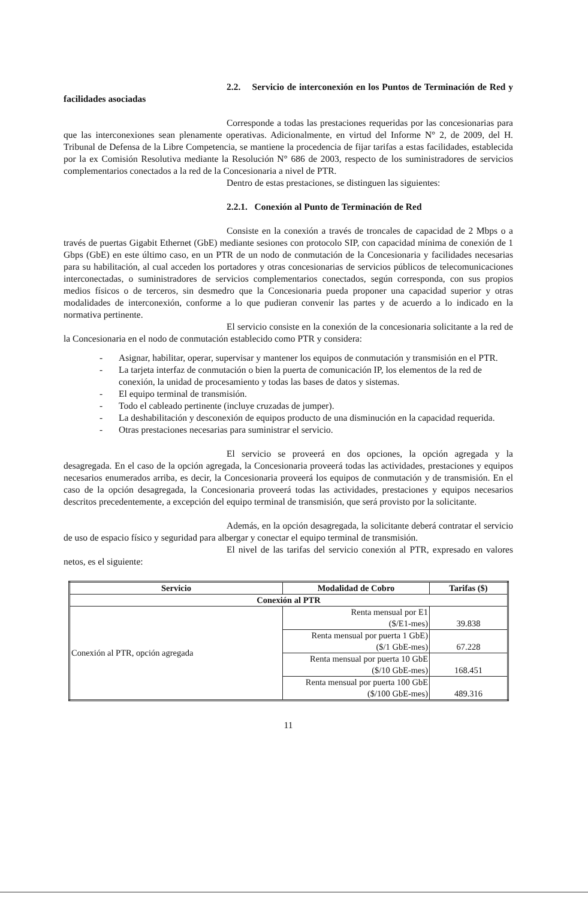2.2. Servicio de interconexión en los Puntos de Terminación de Red y facilidades asociadas
Corresponde a todas las prestaciones requeridas por las concesionarias para que las interconexiones sean plenamente operativas. Adicionalmente, en virtud del Informe N° 2, de 2009, del H. Tribunal de Defensa de la Libre Competencia, se mantiene la procedencia de fijar tarifas a estas facilidades, establecida por la ex Comisión Resolutiva mediante la Resolución N° 686 de 2003, respecto de los suministradores de servicios complementarios conectados a la red de la Concesionaria a nivel de PTR.
Dentro de estas prestaciones, se distinguen las siguientes:
2.2.1. Conexión al Punto de Terminación de Red
Consiste en la conexión a través de troncales de capacidad de 2 Mbps o a través de puertas Gigabit Ethernet (GbE) mediante sesiones con protocolo SIP, con capacidad mínima de conexión de 1 Gbps (GbE) en este último caso, en un PTR de un nodo de conmutación de la Concesionaria y facilidades necesarias para su habilitación, al cual acceden los portadores y otras concesionarias de servicios públicos de telecomunicaciones interconectadas, o suministradores de servicios complementarios conectados, según corresponda, con sus propios medios físicos o de terceros, sin desmedro que la Concesionaria pueda proponer una capacidad superior y otras modalidades de interconexión, conforme a lo que pudieran convenir las partes y de acuerdo a lo indicado en la normativa pertinente.
El servicio consiste en la conexión de la concesionaria solicitante a la red de la Concesionaria en el nodo de conmutación establecido como PTR y considera:
- Asignar, habilitar, operar, supervisar y mantener los equipos de conmutación y transmisión en el PTR.
- La tarjeta interfaz de conmutación o bien la puerta de comunicación IP, los elementos de la red de conexión, la unidad de procesamiento y todas las bases de datos y sistemas.
- El equipo terminal de transmisión.
- Todo el cableado pertinente (incluye cruzadas de jumper).
- La deshabilitación y desconexión de equipos producto de una disminución en la capacidad requerida.
- Otras prestaciones necesarias para suministrar el servicio.
El servicio se proveerá en dos opciones, la opción agregada y la desagregada. En el caso de la opción agregada, la Concesionaria proveerá todas las actividades, prestaciones y equipos necesarios enumerados arriba, es decir, la Concesionaria proveerá los equipos de conmutación y de transmisión. En el caso de la opción desagregada, la Concesionaria proveerá todas las actividades, prestaciones y equipos necesarios descritos precedentemente, a excepción del equipo terminal de transmisión, que será provisto por la solicitante.
Además, en la opción desagregada, la solicitante deberá contratar el servicio de uso de espacio físico y seguridad para albergar y conectar el equipo terminal de transmisión.
El nivel de las tarifas del servicio conexión al PTR, expresado en valores netos, es el siguiente:
| Servicio | Modalidad de Cobro | Tarifas ($) |
| --- | --- | --- |
| Conexión al PTR | | |
| Conexión al PTR, opción agregada | Renta mensual por E1 ($/E1-mes) | 39.838 |
| | Renta mensual por puerta 1 GbE) ($/1 GbE-mes) | 67.228 |
| | Renta mensual por puerta 10 GbE ($/10 GbE-mes) | 168.451 |
| | Renta mensual por puerta 100 GbE ($/100 GbE-mes) | 489.316 |
11